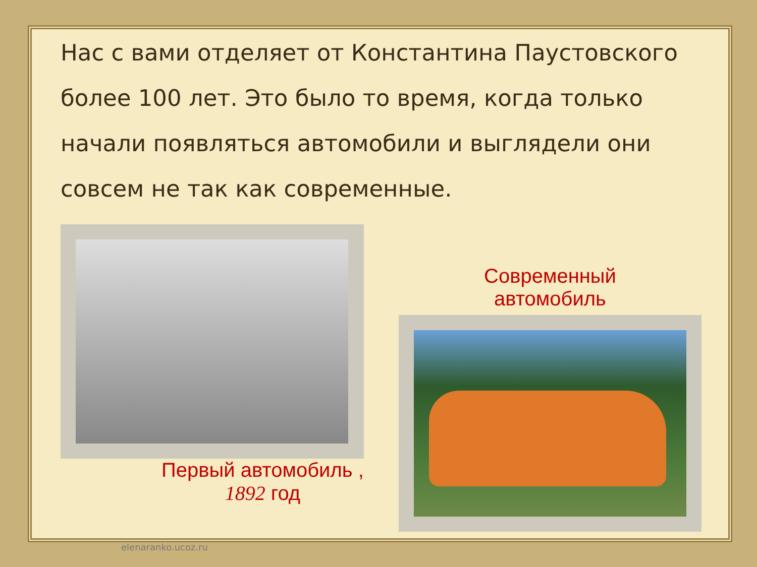Нас с вами отделяет от Константина Паустовского более 100 лет. Это было то время, когда только начали появляться автомобили и выглядели они совсем не так как современные.
Первый автомобиль ,
1892 год
Современный
автомобиль
elenaranko.ucoz.ru